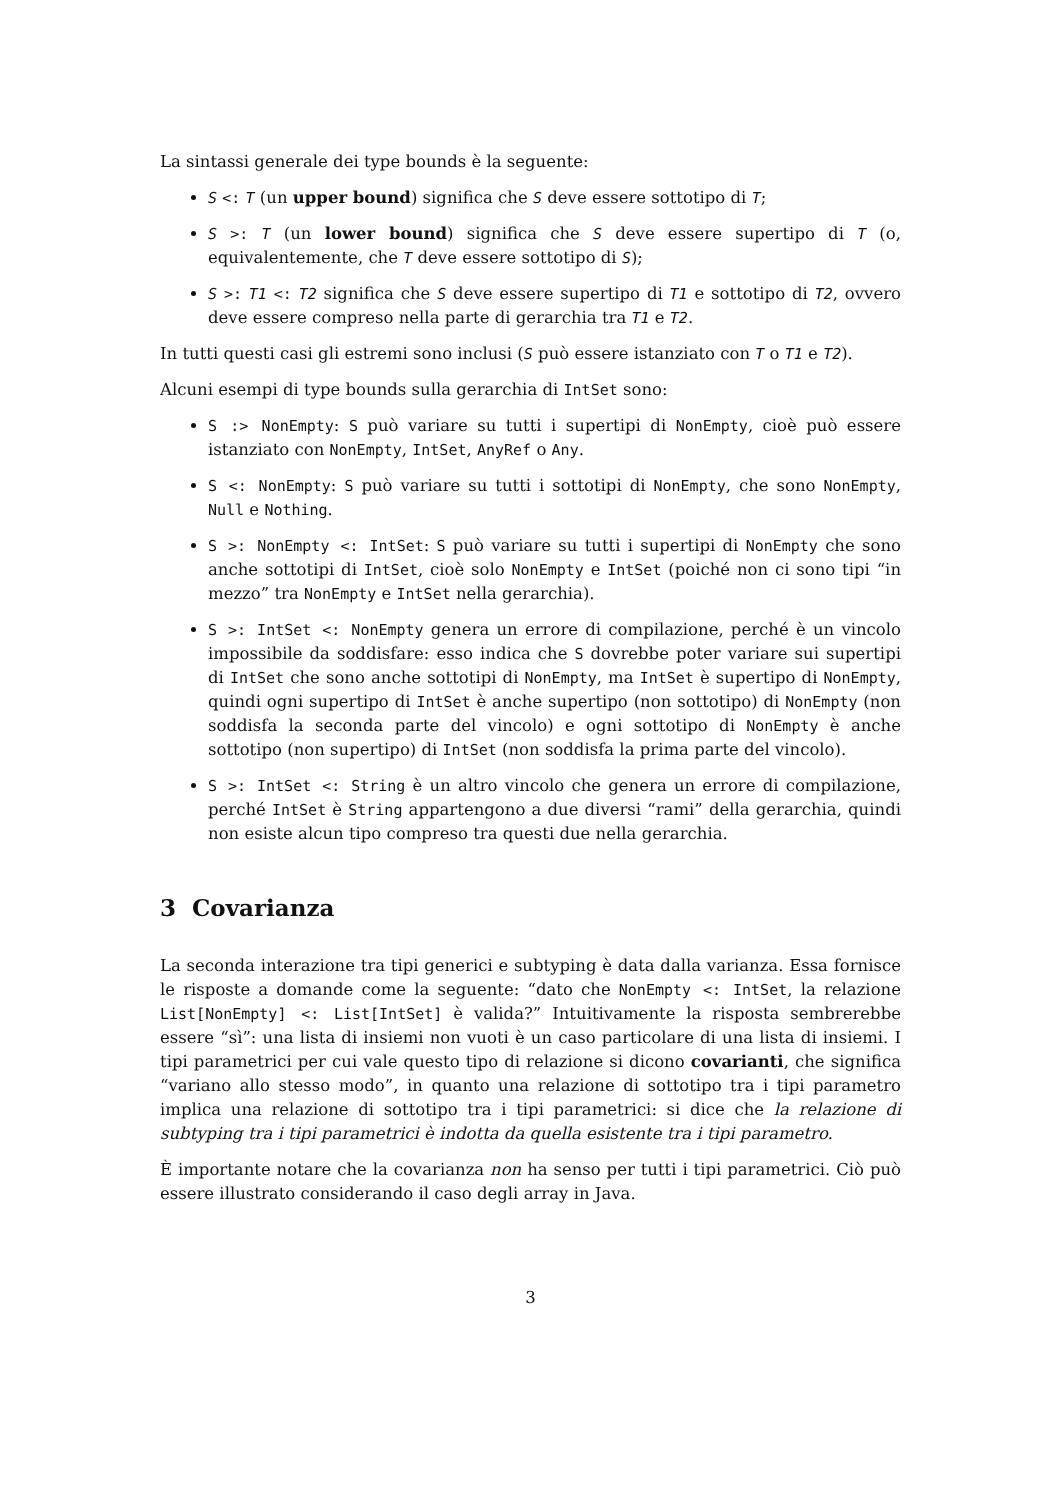La sintassi generale dei type bounds è la seguente:
S <: T (un upper bound) significa che S deve essere sottotipo di T;
S >: T (un lower bound) significa che S deve essere supertipo di T (o, equivalentemente, che T deve essere sottotipo di S);
S >: T1 <: T2 significa che S deve essere supertipo di T1 e sottotipo di T2, ovvero deve essere compreso nella parte di gerarchia tra T1 e T2.
In tutti questi casi gli estremi sono inclusi (S può essere istanziato con T o T1 e T2).
Alcuni esempi di type bounds sulla gerarchia di IntSet sono:
S :> NonEmpty: S può variare su tutti i supertipi di NonEmpty, cioè può essere istanziato con NonEmpty, IntSet, AnyRef o Any.
S <: NonEmpty: S può variare su tutti i sottotipi di NonEmpty, che sono NonEmpty, Null e Nothing.
S >: NonEmpty <: IntSet: S può variare su tutti i supertipi di NonEmpty che sono anche sottotipi di IntSet, cioè solo NonEmpty e IntSet (poiché non ci sono tipi “in mezzo” tra NonEmpty e IntSet nella gerarchia).
S >: IntSet <: NonEmpty genera un errore di compilazione, perché è un vincolo impossibile da soddisfare: esso indica che S dovrebbe poter variare sui supertipi di IntSet che sono anche sottotipi di NonEmpty, ma IntSet è supertipo di NonEmpty, quindi ogni supertipo di IntSet è anche supertipo (non sottotipo) di NonEmpty (non soddisfa la seconda parte del vincolo) e ogni sottotipo di NonEmpty è anche sottotipo (non supertipo) di IntSet (non soddisfa la prima parte del vincolo).
S >: IntSet <: String è un altro vincolo che genera un errore di compilazione, perché IntSet è String appartengono a due diversi “rami” della gerarchia, quindi non esiste alcun tipo compreso tra questi due nella gerarchia.
3 Covarianza
La seconda interazione tra tipi generici e subtyping è data dalla varianza. Essa fornisce le risposte a domande come la seguente: “dato che NonEmpty <: IntSet, la relazione List[NonEmpty] <: List[IntSet] è valida?” Intuitivamente la risposta sembrerebbe essere “sì”: una lista di insiemi non vuoti è un caso particolare di una lista di insiemi. I tipi parametrici per cui vale questo tipo di relazione si dicono covarianti, che significa “variano allo stesso modo”, in quanto una relazione di sottotipo tra i tipi parametro implica una relazione di sottotipo tra i tipi parametrici: si dice che la relazione di subtyping tra i tipi parametrici è indotta da quella esistente tra i tipi parametro.
È importante notare che la covarianza non ha senso per tutti i tipi parametrici. Ciò può essere illustrato considerando il caso degli array in Java.
3